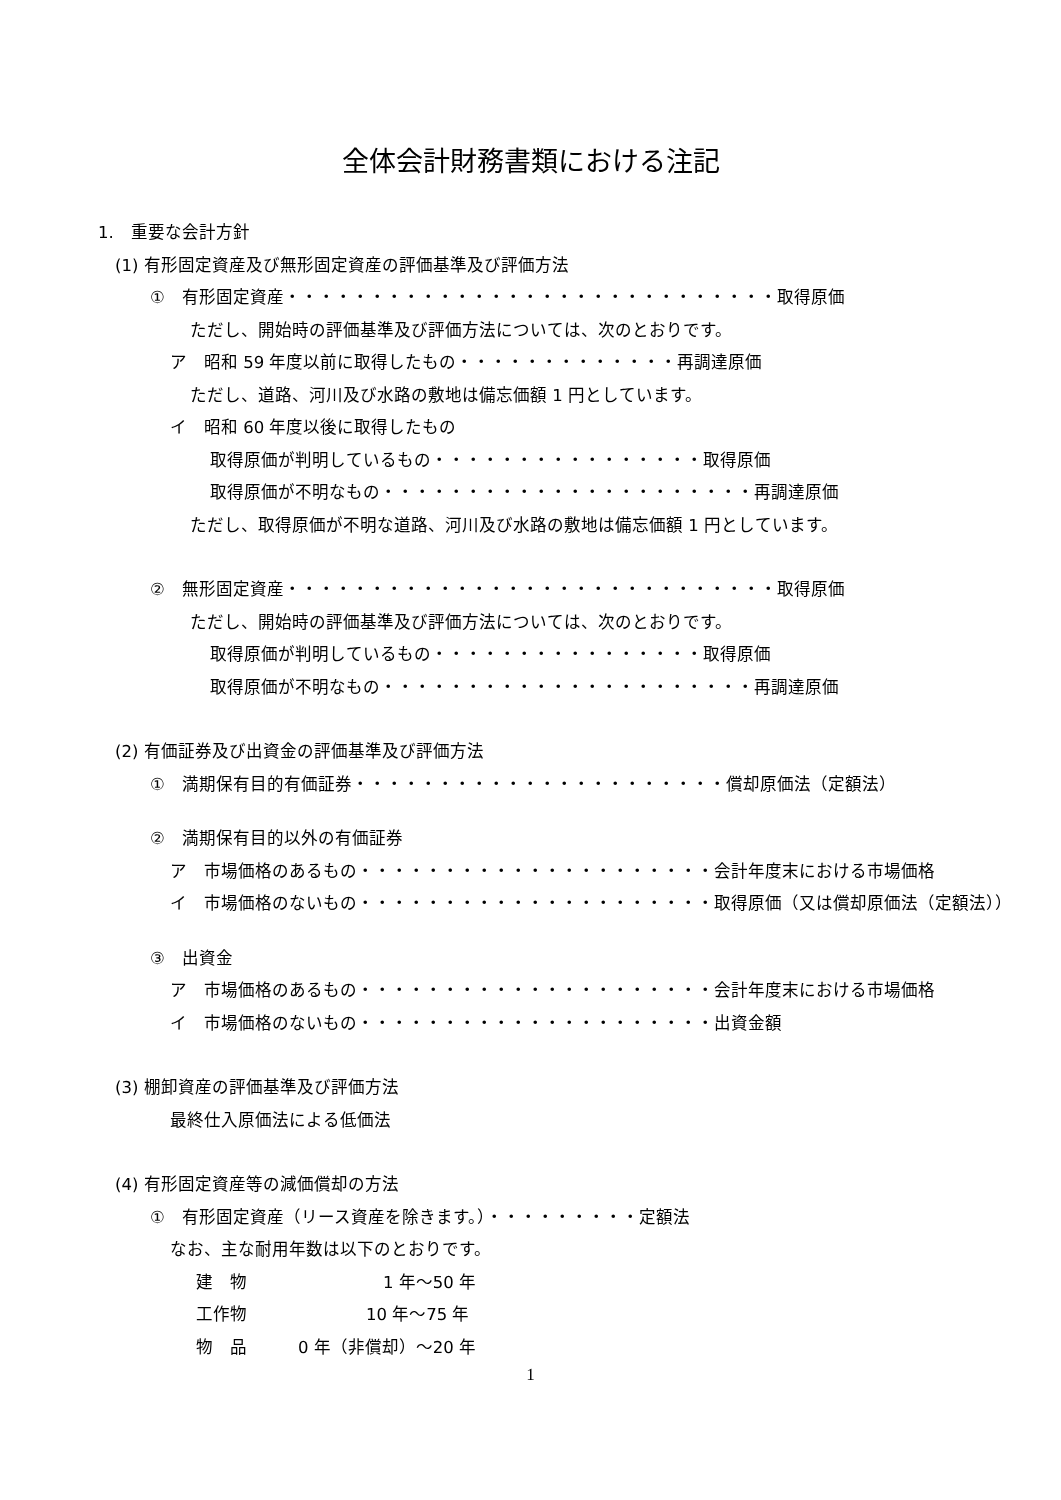全体会計財務書類における注記
1.　重要な会計方針
(1) 有形固定資産及び無形固定資産の評価基準及び評価方法
①　有形固定資産・・・・・・・・・・・・・・・・・・・・・・・・・・・・・取得原価
ただし、開始時の評価基準及び評価方法については、次のとおりです。
ア　昭和 59 年度以前に取得したもの・・・・・・・・・・・・・再調達原価
ただし、道路、河川及び水路の敷地は備忘価額 1 円としています。
イ　昭和 60 年度以後に取得したもの
取得原価が判明しているもの・・・・・・・・・・・・・・・・取得原価
取得原価が不明なもの・・・・・・・・・・・・・・・・・・・・・・再調達原価
ただし、取得原価が不明な道路、河川及び水路の敷地は備忘価額 1 円としています。
②　無形固定資産・・・・・・・・・・・・・・・・・・・・・・・・・・・・・取得原価
ただし、開始時の評価基準及び評価方法については、次のとおりです。
取得原価が判明しているもの・・・・・・・・・・・・・・・・取得原価
取得原価が不明なもの・・・・・・・・・・・・・・・・・・・・・・再調達原価
(2) 有価証券及び出資金の評価基準及び評価方法
①　満期保有目的有価証券・・・・・・・・・・・・・・・・・・・・・・償却原価法（定額法）
②　満期保有目的以外の有価証券
ア　市場価格のあるもの・・・・・・・・・・・・・・・・・・・・・会計年度末における市場価格
イ　市場価格のないもの・・・・・・・・・・・・・・・・・・・・・取得原価（又は償却原価法（定額法））
③　出資金
ア　市場価格のあるもの・・・・・・・・・・・・・・・・・・・・・会計年度末における市場価格
イ　市場価格のないもの・・・・・・・・・・・・・・・・・・・・・出資金額
(3) 棚卸資産の評価基準及び評価方法
最終仕入原価法による低価法
(4) 有形固定資産等の減価償却の方法
①　有形固定資産（リース資産を除きます。）・・・・・・・・・定額法
なお、主な耐用年数は以下のとおりです。
建　物　　　　　　　　1 年～50 年
工作物　　　　　　　10 年～75 年
物　品　　　0 年（非償却）～20 年
1